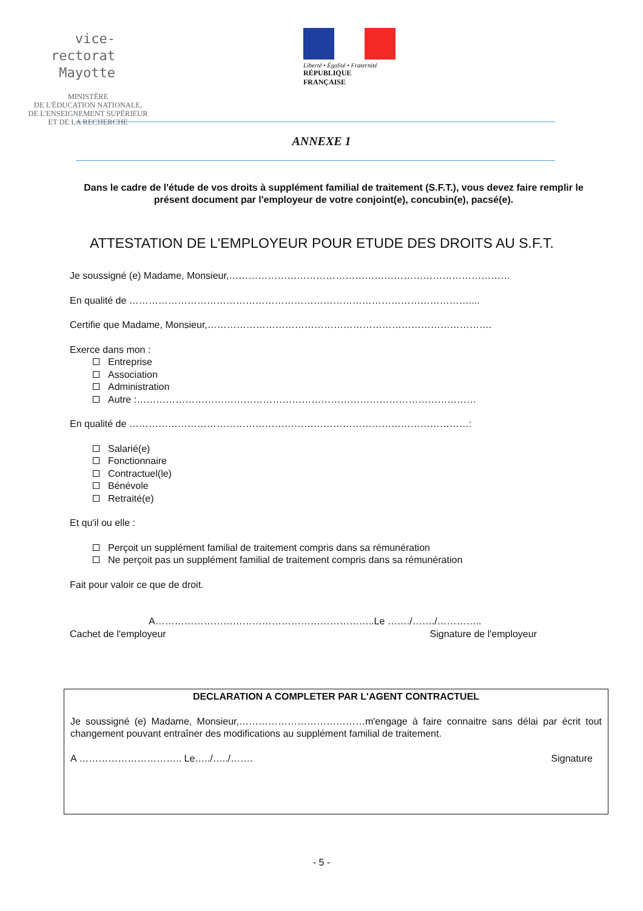vice-rectorat
Mayotte
MINISTÈRE
DE L'ÉDUCATION NATIONALE,
DE L'ENSEIGNEMENT SUPÉRIEUR
ET DE LA RECHERCHE
Liberté • Égalité • Fraternité
RÉPUBLIQUE FRANÇAISE
ANNEXE 1
Dans le cadre de l'étude de vos droits à supplément familial de traitement (S.F.T.), vous devez faire remplir le présent document par l'employeur de votre conjoint(e), concubin(e), pacsé(e).
ATTESTATION DE L'EMPLOYEUR POUR ETUDE DES DROITS AU S.F.T.
Je soussigné (e) Madame, Monsieur,……………………………………………………………………………
En qualité de ……………………………………………………………………………………………....
Certifie que Madame, Monsieur,…………………………………………………………………………….
Exerce dans mon :
Entreprise
Association
Administration
Autre :……………………………………………………………………………………………
En qualité de ……………………………………………………………………………………………:
Salarié(e)
Fonctionnaire
Contractuel(le)
Bénévole
Retraité(e)
Et qu'il ou elle :
Perçoit un supplément familial de traitement compris dans sa rémunération
Ne perçoit pas un supplément familial de traitement compris dans sa rémunération
Fait pour valoir ce que de droit.
A…………………………………………………………..Le ……./……./…………..
Cachet de l'employeur Signature de l'employeur
DECLARATION A COMPLETER PAR L'AGENT CONTRACTUEL
Je soussigné (e) Madame, Monsieur,…………………………………m'engage à faire connaitre sans délai par écrit tout changement pouvant entraîner des modifications au supplément familial de traitement.
A ………………………….. Le…../…../……. Signature
- 5 -